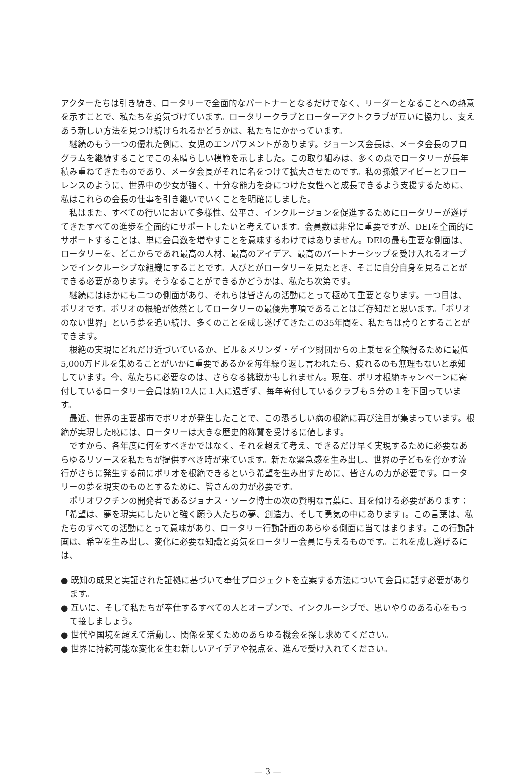アクターたちは引き続き、ロータリーで全面的なパートナーとなるだけでなく、リーダーとなることへの熱意を示すことで、私たちを勇気づけています。ロータリークラブとローターアクトクラブが互いに協力し、支えあう新しい方法を見つけ続けられるかどうかは、私たちにかかっています。
継続のもう一つの優れた例に、女児のエンパワメントがあります。ジョーンズ会長は、メータ会長のプログラムを継続することでこの素晴らしい模範を示しました。この取り組みは、多くの点でロータリーが長年積み重ねてきたものであり、メータ会長がそれに名をつけて拡大させたのです。私の孫娘アイビーとフローレンスのように、世界中の少女が強く、十分な能力を身につけた女性へと成長できるよう支援するために、私はこれらの会長の仕事を引き継いでいくことを明確にしました。
私はまた、すべての行いにおいて多様性、公平さ、インクルージョンを促進するためにロータリーが遂げてきたすべての進歩を全面的にサポートしたいと考えています。会員数は非常に重要ですが、DEIを全面的にサポートすることは、単に会員数を増やすことを意味するわけではありません。DEIの最も重要な側面は、ロータリーを、どこからであれ最高の人材、最高のアイデア、最高のパートナーシップを受け入れるオープンでインクルーシブな組織にすることです。人びとがロータリーを見たとき、そこに自分自身を見ることができる必要があります。そうなることができるかどうかは、私たち次第です。
継続にはほかにも二つの側面があり、それらは皆さんの活動にとって極めて重要となります。一つ目は、ポリオです。ポリオの根絶が依然としてロータリーの最優先事項であることはご存知だと思います。「ポリオのない世界」という夢を追い続け、多くのことを成し遂げてきたこの35年間を、私たちは誇りとすることができます。
根絶の実現にどれだけ近づいているか、ビル＆メリンダ・ゲイツ財団からの上乗せを全額得るために最低5,000万ドルを集めることがいかに重要であるかを毎年繰り返し言われたら、疲れるのも無理もないと承知しています。今、私たちに必要なのは、さらなる挑戦かもしれません。現在、ポリオ根絶キャンペーンに寄付しているロータリー会員は約12人に１人に過ぎず、毎年寄付しているクラブも５分の１を下回っています。
最近、世界の主要都市でポリオが発生したことで、この恐ろしい病の根絶に再び注目が集まっています。根絶が実現した暁には、ロータリーは大きな歴史的称賛を受けるに値します。
ですから、各年度に何をすべきかではなく、それを超えて考え、できるだけ早く実現するために必要なあらゆるリソースを私たちが提供すべき時が来ています。新たな緊急感を生み出し、世界の子どもを脅かす流行がさらに発生する前にポリオを根絶できるという希望を生み出すために、皆さんの力が必要です。ロータリーの夢を現実のものとするために、皆さんの力が必要です。
ポリオワクチンの開発者であるジョナス・ソーク博士の次の賢明な言葉に、耳を傾ける必要があります：「希望は、夢を現実にしたいと強く願う人たちの夢、創造力、そして勇気の中にあります」。この言葉は、私たちのすべての活動にとって意味があり、ロータリー行動計画のあらゆる側面に当てはまります。この行動計画は、希望を生み出し、変化に必要な知識と勇気をロータリー会員に与えるものです。これを成し遂げるには、
● 既知の成果と実証された証拠に基づいて奉仕プロジェクトを立案する方法について会員に話す必要があります。
● 互いに、そして私たちが奉仕するすべての人とオープンで、インクルーシブで、思いやりのある心をもって接しましょう。
● 世代や国境を超えて活動し、関係を築くためのあらゆる機会を探し求めてください。
● 世界に持続可能な変化を生む新しいアイデアや視点を、進んで受け入れてください。
— 3 —